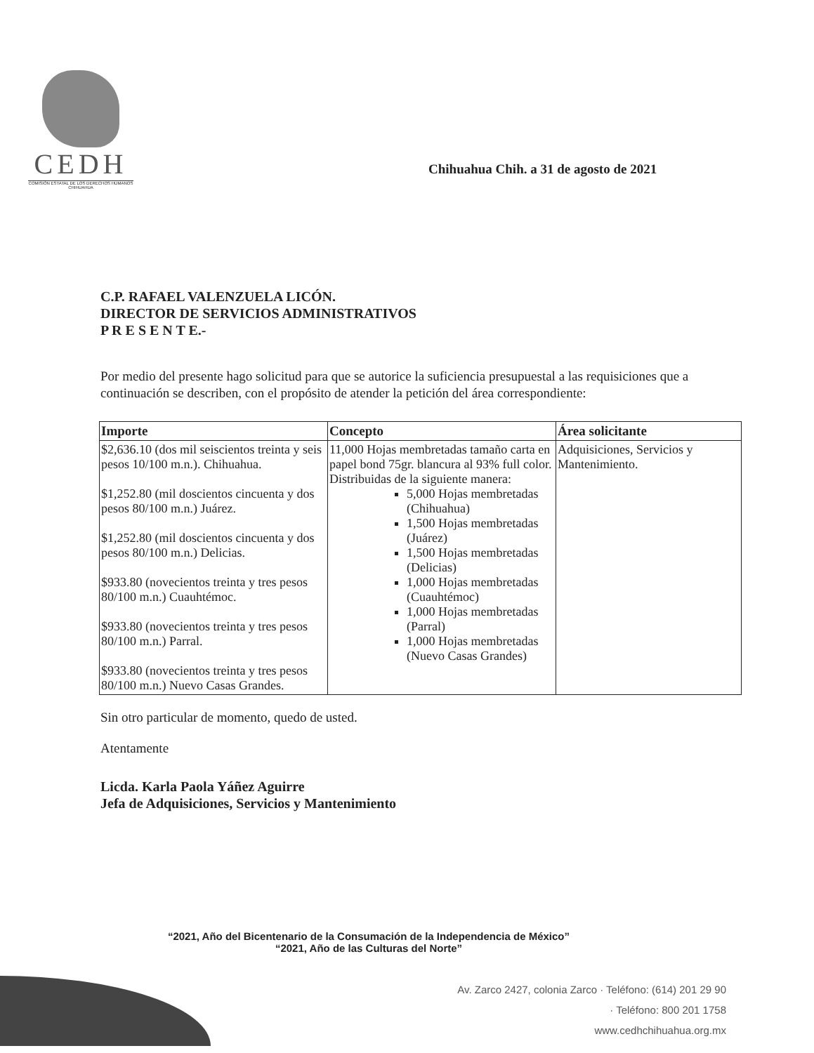CEDH
COMISIÓN ESTATAL DE LOS DERECHOS HUMANOS CHIHUAHUA
Chihuahua Chih. a 31 de agosto de 2021
C.P. RAFAEL VALENZUELA LICÓN.
DIRECTOR DE SERVICIOS ADMINISTRATIVOS
P R E S E N T E.-
Por medio del presente hago solicitud para que se autorice la suficiencia presupuestal a las requisiciones que a continuación se describen, con el propósito de atender la petición del área correspondiente:
| Importe | Concepto | Área solicitante |
| --- | --- | --- |
| $2,636.10 (dos mil seiscientos treinta y seis pesos 10/100 m.n.). Chihuahua. $1,252.80 (mil doscientos cincuenta y dos pesos 80/100 m.n.) Juárez. $1,252.80 (mil doscientos cincuenta y dos pesos 80/100 m.n.) Delicias. $933.80 (novecientos treinta y tres pesos 80/100 m.n.) Cuauhtémoc. $933.80 (novecientos treinta y tres pesos 80/100 m.n.) Parral. $933.80 (novecientos treinta y tres pesos 80/100 m.n.) Nuevo Casas Grandes. | 11,000 Hojas membretadas tamaño carta en papel bond 75gr. blancura al 93% full color. Distribuidas de la siguiente manera: 5,000 Hojas membretadas (Chihuahua) 1,500 Hojas membretadas (Juárez) 1,500 Hojas membretadas (Delicias) 1,000 Hojas membretadas (Cuauhtémoc) 1,000 Hojas membretadas (Parral) 1,000 Hojas membretadas (Nuevo Casas Grandes) | Adquisiciones, Servicios y Mantenimiento. |
Sin otro particular de momento, quedo de usted.
Atentamente
Licda. Karla Paola Yáñez Aguirre
Jefa de Adquisiciones, Servicios y Mantenimiento
“2021, Año del Bicentenario de la Consumación de la Independencia de México”
“2021, Año de las Culturas del Norte”
Av. Zarco 2427, colonia Zarco · Teléfono: (614) 201 29 90
· Teléfono: 800 201 1758
www.cedhchihuahua.org.mx